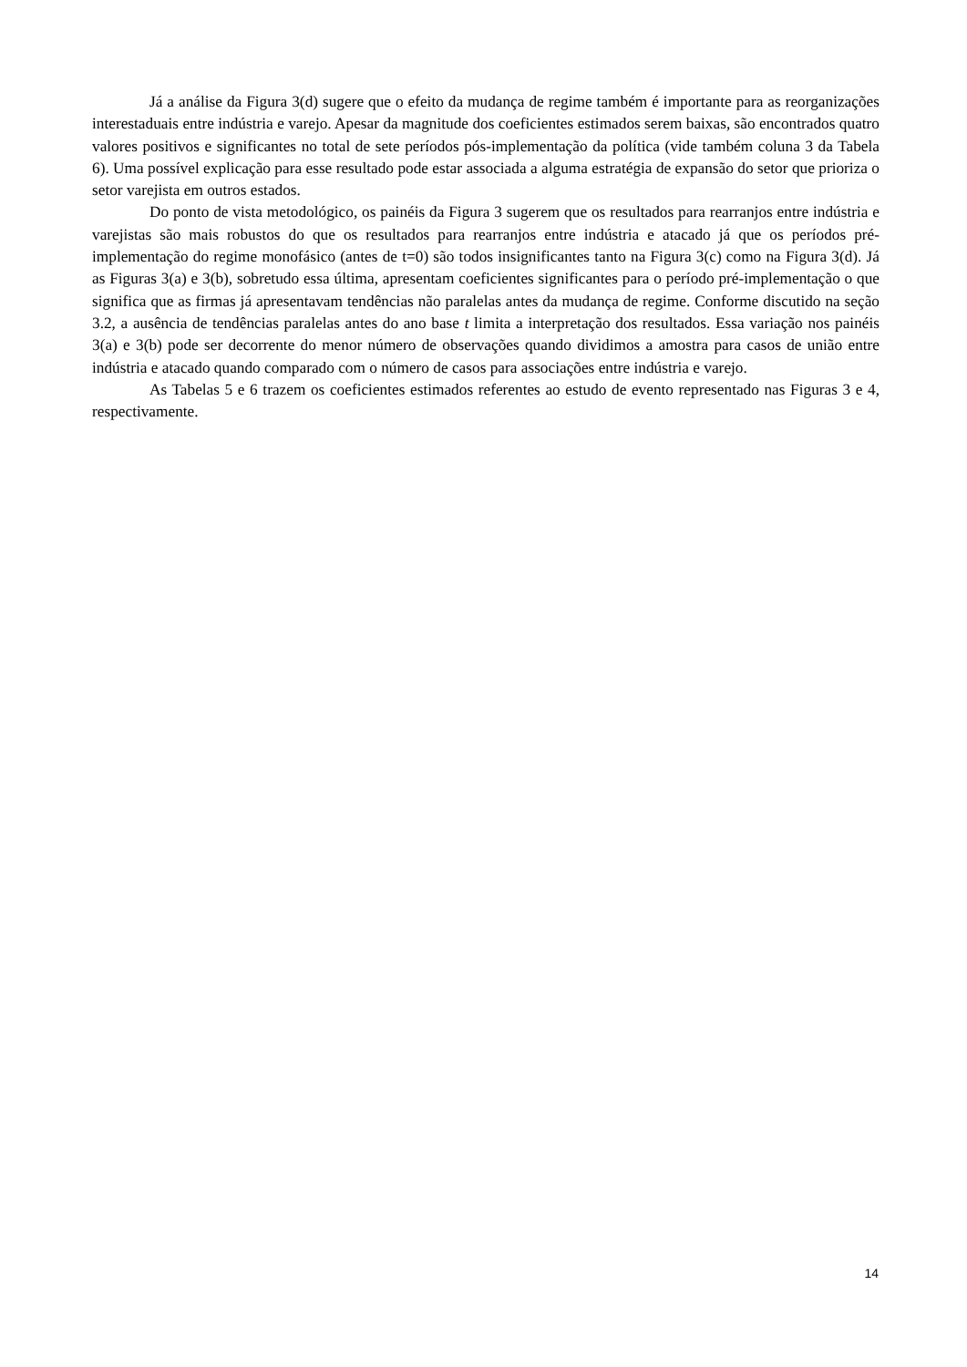Já a análise da Figura 3(d) sugere que o efeito da mudança de regime também é importante para as reorganizações interestaduais entre indústria e varejo. Apesar da magnitude dos coeficientes estimados serem baixas, são encontrados quatro valores positivos e significantes no total de sete períodos pós-implementação da política (vide também coluna 3 da Tabela 6). Uma possível explicação para esse resultado pode estar associada a alguma estratégia de expansão do setor que prioriza o setor varejista em outros estados.
Do ponto de vista metodológico, os painéis da Figura 3 sugerem que os resultados para rearranjos entre indústria e varejistas são mais robustos do que os resultados para rearranjos entre indústria e atacado já que os períodos pré-implementação do regime monofásico (antes de t=0) são todos insignificantes tanto na Figura 3(c) como na Figura 3(d). Já as Figuras 3(a) e 3(b), sobretudo essa última, apresentam coeficientes significantes para o período pré-implementação o que significa que as firmas já apresentavam tendências não paralelas antes da mudança de regime. Conforme discutido na seção 3.2, a ausência de tendências paralelas antes do ano base t limita a interpretação dos resultados. Essa variação nos painéis 3(a) e 3(b) pode ser decorrente do menor número de observações quando dividimos a amostra para casos de união entre indústria e atacado quando comparado com o número de casos para associações entre indústria e varejo.
As Tabelas 5 e 6 trazem os coeficientes estimados referentes ao estudo de evento representado nas Figuras 3 e 4, respectivamente.
14